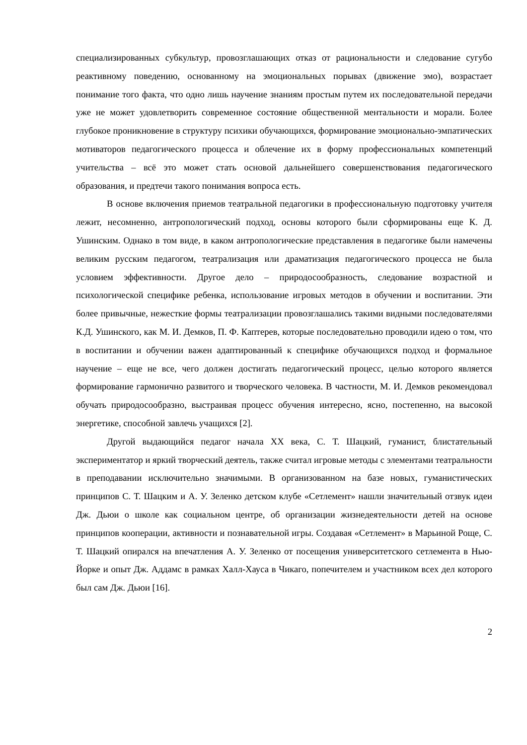специализированных субкультур, провозглашающих отказ от рациональности и следование сугубо реактивному поведению, основанному на эмоциональных порывах (движение эмо), возрастает понимание того факта, что одно лишь научение знаниям простым путем их последовательной передачи уже не может удовлетворить современное состояние общественной ментальности и морали. Более глубокое проникновение в структуру психики обучающихся, формирование эмоционально-эмпатических мотиваторов педагогического процесса и облечение их в форму профессиональных компетенций учительства – всё это может стать основой дальнейшего совершенствования педагогического образования, и предтечи такого понимания вопроса есть.
В основе включения приемов театральной педагогики в профессиональную подготовку учителя лежит, несомненно, антропологический подход, основы которого были сформированы еще К. Д. Ушинским. Однако в том виде, в каком антропологические представления в педагогике были намечены великим русским педагогом, театрализация или драматизация педагогического процесса не была условием эффективности. Другое дело – природосообразность, следование возрастной и психологической специфике ребенка, использование игровых методов в обучении и воспитании. Эти более привычные, нежесткие формы театрализации провозглашались такими видными последователями К.Д. Ушинского, как М. И. Демков, П. Ф. Каптерев, которые последовательно проводили идею о том, что в воспитании и обучении важен адаптированный к специфике обучающихся подход и формальное научение – еще не все, чего должен достигать педагогический процесс, целью которого является формирование гармонично развитого и творческого человека. В частности, М. И. Демков рекомендовал обучать природосообразно, выстраивая процесс обучения интересно, ясно, постепенно, на высокой энергетике, способной завлечь учащихся [2].
Другой выдающийся педагог начала XX века, С. Т. Шацкий, гуманист, блистательный экспериментатор и яркий творческий деятель, также считал игровые методы с элементами театральности в преподавании исключительно значимыми. В организованном на базе новых, гуманистических принципов С. Т. Шацким и А. У. Зеленко детском клубе «Сетлемент» нашли значительный отзвук идеи Дж. Дьюи о школе как социальном центре, об организации жизнедеятельности детей на основе принципов кооперации, активности и познавательной игры. Создавая «Сетлемент» в Марьиной Роще, С. Т. Шацкий опирался на впечатления А. У. Зеленко от посещения университетского сетлемента в Нью-Йорке и опыт Дж. Аддамс в рамках Халл-Хауса в Чикаго, попечителем и участником всех дел которого был сам Дж. Дьюи [16].
2